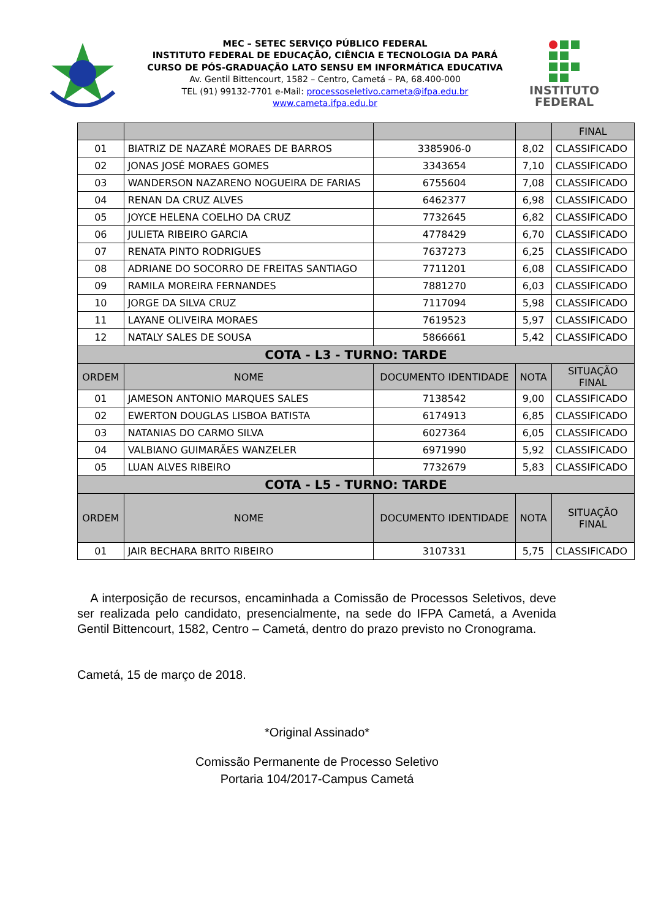MEC – SETEC SERVIÇO PÚBLICO FEDERAL
INSTITUTO FEDERAL DE EDUCAÇÃO, CIÊNCIA E TECNOLOGIA DA PARÁ
CURSO DE PÓS-GRADUAÇÃO LATO SENSU EM INFORMÁTICA EDUCATIVA
Av. Gentil Bittencourt, 1582 – Centro, Cametá – PA, 68.400-000
TEL (91) 99132-7701 e-Mail: processoseletivo.cameta@ifpa.edu.br
www.cameta.ifpa.edu.br
INSTITUTO
FEDERAL
| | | | | FINAL |
| --- | --- | --- | --- | --- |
| 01 | BIATRIZ DE NAZARÉ MORAES DE BARROS | 3385906-0 | 8,02 | CLASSIFICADO |
| 02 | JONAS JOSÉ MORAES GOMES | 3343654 | 7,10 | CLASSIFICADO |
| 03 | WANDERSON NAZARENO NOGUEIRA DE FARIAS | 6755604 | 7,08 | CLASSIFICADO |
| 04 | RENAN DA CRUZ ALVES | 6462377 | 6,98 | CLASSIFICADO |
| 05 | JOYCE HELENA COELHO DA CRUZ | 7732645 | 6,82 | CLASSIFICADO |
| 06 | JULIETA RIBEIRO GARCIA | 4778429 | 6,70 | CLASSIFICADO |
| 07 | RENATA PINTO RODRIGUES | 7637273 | 6,25 | CLASSIFICADO |
| 08 | ADRIANE DO SOCORRO DE FREITAS SANTIAGO | 7711201 | 6,08 | CLASSIFICADO |
| 09 | RAMILA MOREIRA FERNANDES | 7881270 | 6,03 | CLASSIFICADO |
| 10 | JORGE DA SILVA CRUZ | 7117094 | 5,98 | CLASSIFICADO |
| 11 | LAYANE OLIVEIRA MORAES | 7619523 | 5,97 | CLASSIFICADO |
| 12 | NATALY SALES DE SOUSA | 5866661 | 5,42 | CLASSIFICADO |
| COTA - L3 - TURNO: TARDE | | | | |
| ORDEM | NOME | DOCUMENTO IDENTIDADE | NOTA | SITUAÇÃO FINAL |
| 01 | JAMESON ANTONIO MARQUES SALES | 7138542 | 9,00 | CLASSIFICADO |
| 02 | EWERTON DOUGLAS LISBOA BATISTA | 6174913 | 6,85 | CLASSIFICADO |
| 03 | NATANIAS DO CARMO SILVA | 6027364 | 6,05 | CLASSIFICADO |
| 04 | VALBIANO GUIMARÃES WANZELER | 6971990 | 5,92 | CLASSIFICADO |
| 05 | LUAN ALVES RIBEIRO | 7732679 | 5,83 | CLASSIFICADO |
| COTA - L5 - TURNO: TARDE | | | | |
| ORDEM | NOME | DOCUMENTO IDENTIDADE | NOTA | SITUAÇÃO FINAL |
| 01 | JAIR BECHARA BRITO RIBEIRO | 3107331 | 5,75 | CLASSIFICADO |
A interposição de recursos, encaminhada a Comissão de Processos Seletivos, deve ser realizada pelo candidato, presencialmente, na sede do IFPA Cametá, a Avenida Gentil Bittencourt, 1582, Centro – Cametá, dentro do prazo previsto no Cronograma.
Cametá, 15 de março de 2018.
*Original Assinado*
Comissão Permanente de Processo Seletivo
Portaria 104/2017-Campus Cametá